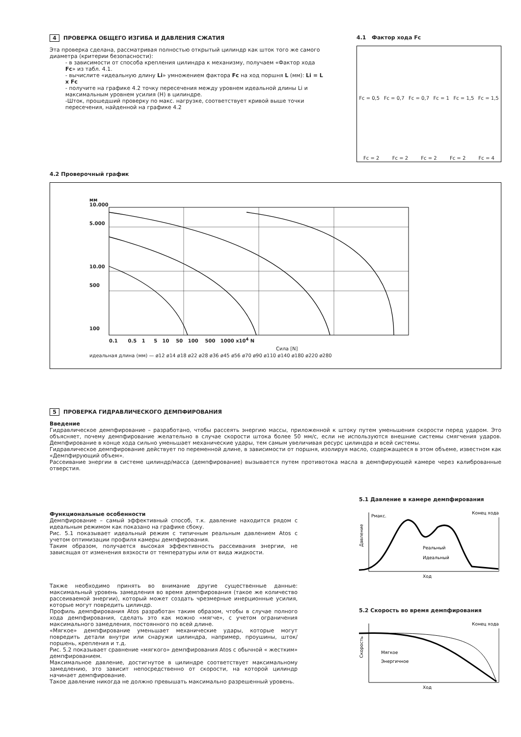4 ПРОВЕРКА ОБЩЕГО ИЗГИБА И ДАВЛЕНИЯ СЖАТИЯ
Эта проверка сделана, рассматривая полностью открытый цилиндр как шток того же самого диаметра (критерии безопасности):
- в зависимости от способа крепления цилиндра к механизму, получаем «Фактор хода Fc» из табл. 4.1.
- вычислите «идеальную длину Li» умножением фактора Fc на ход поршня L (мм): Li = L x Fc
- получите на графике 4.2 точку пересечения между уровнем идеальной длины Li и максимальным уровнем усилия (H) в цилиндре.
-Шток, прошедший проверку по макс. нагрузке, соответствует кривой выше точки пересечения, найденной на графике 4.2
4.1 Фактор хода Fc
Fc = 0,5 Fc = 0,7 Fc = 0,7 Fc = 1 Fc = 1,5 Fc = 1,5
Fc = 2 Fc = 2 Fc = 2 Fc = 2 Fc = 4
4.2 Проверочный график
мм
10.000
5.000
10.00
500
100
0.1 0.5 1 5 10 50 100 500 1000 x10<sup>4</sup> N
Сила [N]
идеальная длина (мм) — ø12 ø14 ø18 ø22 ø28 ø36 ø45 ø56 ø70 ø90 ø110 ø140 ø180 ø220 ø280
5 ПРОВЕРКА ГИДРАВЛИЧЕСКОГО ДЕМПФИРОВАНИЯ
Введение
Гидравлическое демпфирование – разработано, чтобы рассеять энергию массы, приложенной к штоку путем уменьшения скорости перед ударом. Это объясняет, почему демпфирование желательно в случае скорости штока более 50 мм/с, если не используются внешние системы смягчения ударов. Демпфирование в конце хода сильно уменьшает механические удары, тем самым увеличивая ресурс цилиндра и всей системы.
Гидравлическое демпфирование действует по переменной длине, в зависимости от поршня, изолируя масло, содержащееся в этом объеме, известном как «Демпфирующий объем».
Рассеивание энергии в системе цилиндр/масса (демпфирование) вызывается путем противотока масла в демпфирующей камере через калиброванные отверстия.
Функциональные особенности
Демпфирование – самый эффективный способ, т.к. давление находится рядом с идеальным режимом как показано на графике сбоку.
Рис. 5.1 показывает идеальный режим с типичным реальным давлением Atos с учетом оптимизации профиля камеры демпфирования.
Таким образом, получается высокая эффективность рассеивания энергии, не зависящая от изменения вязкости от температуры или от вида жидкости.
Также необходимо принять во внимание другие существенные данные: максимальный уровень замедления во время демпфирования (такое же количество рассеиваемой энергии), который может создать чрезмерные инерционные усилия, которые могут повредить цилиндр.
Профиль демпфирования Atos разработан таким образом, чтобы в случае полного хода демпфирования, сделать это как можно «мягче», с учетом ограничения максимального замедления, постоянного по всей длине.
«Мягкое» демпфирование уменьшает механические удары, которые могут повредить детали внутри или снаружи цилиндра, например, проушины, шток/поршень, крепления и т.д.
Рис. 5.2 показывает сравнение «мягкого» демпфирования Atos с обычной « жестким» демпфированием.
Максимальное давление, достигнутое в цилиндре соответствует максимальному замедлению, это зависит непосредственно от скорости, на которой цилиндр начинает демпфирование.
Такое давление никогда не должно превышать максимально разрешенный уровень.
5.1 Давление в камере демпфирования
Рмакс.
Конец хода
Давление
Реальный
Идеальный
Ход
5.2 Скорость во время демпфирования
Конец хода
Скорость
Мягкое
Энергичное
Ход